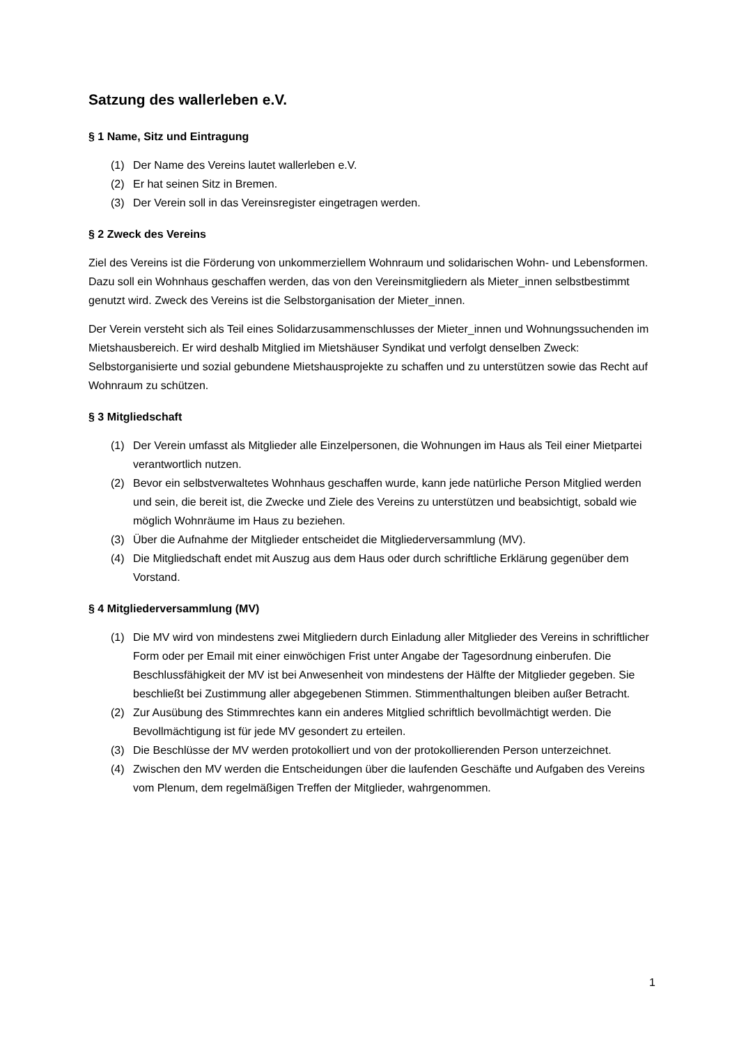Satzung des wallerleben e.V.
§ 1 Name, Sitz und Eintragung
(1) Der Name des Vereins lautet wallerleben e.V.
(2) Er hat seinen Sitz in Bremen.
(3) Der Verein soll in das Vereinsregister eingetragen werden.
§ 2 Zweck des Vereins
Ziel des Vereins ist die Förderung von unkommerziellem Wohnraum und solidarischen Wohn- und Lebensformen. Dazu soll ein Wohnhaus geschaffen werden, das von den Vereinsmitgliedern als Mieter_innen selbstbestimmt genutzt wird. Zweck des Vereins ist die Selbstorganisation der Mieter_innen.
Der Verein versteht sich als Teil eines Solidarzusammenschlusses der Mieter_innen und Wohnungssuchenden im Mietshausbereich. Er wird deshalb Mitglied im Mietshäuser Syndikat und verfolgt denselben Zweck: Selbstorganisierte und sozial gebundene Mietshausprojekte zu schaffen und zu unterstützen sowie das Recht auf Wohnraum zu schützen.
§ 3 Mitgliedschaft
(1) Der Verein umfasst als Mitglieder alle Einzelpersonen, die Wohnungen im Haus als Teil einer Mietpartei verantwortlich nutzen.
(2) Bevor ein selbstverwaltetes Wohnhaus geschaffen wurde, kann jede natürliche Person Mitglied werden und sein, die bereit ist, die Zwecke und Ziele des Vereins zu unterstützen und beabsichtigt, sobald wie möglich Wohnräume im Haus zu beziehen.
(3) Über die Aufnahme der Mitglieder entscheidet die Mitgliederversammlung (MV).
(4) Die Mitgliedschaft endet mit Auszug aus dem Haus oder durch schriftliche Erklärung gegenüber dem Vorstand.
§ 4 Mitgliederversammlung (MV)
(1) Die MV wird von mindestens zwei Mitgliedern durch Einladung aller Mitglieder des Vereins in schriftlicher Form oder per Email mit einer einwöchigen Frist unter Angabe der Tagesordnung einberufen. Die Beschlussfähigkeit der MV ist bei Anwesenheit von mindestens der Hälfte der Mitglieder gegeben. Sie beschließt bei Zustimmung aller abgegebenen Stimmen. Stimmenthaltungen bleiben außer Betracht.
(2) Zur Ausübung des Stimmrechtes kann ein anderes Mitglied schriftlich bevollmächtigt werden. Die Bevollmächtigung ist für jede MV gesondert zu erteilen.
(3) Die Beschlüsse der MV werden protokolliert und von der protokollierenden Person unterzeichnet.
(4) Zwischen den MV werden die Entscheidungen über die laufenden Geschäfte und Aufgaben des Vereins vom Plenum, dem regelmäßigen Treffen der Mitglieder, wahrgenommen.
1